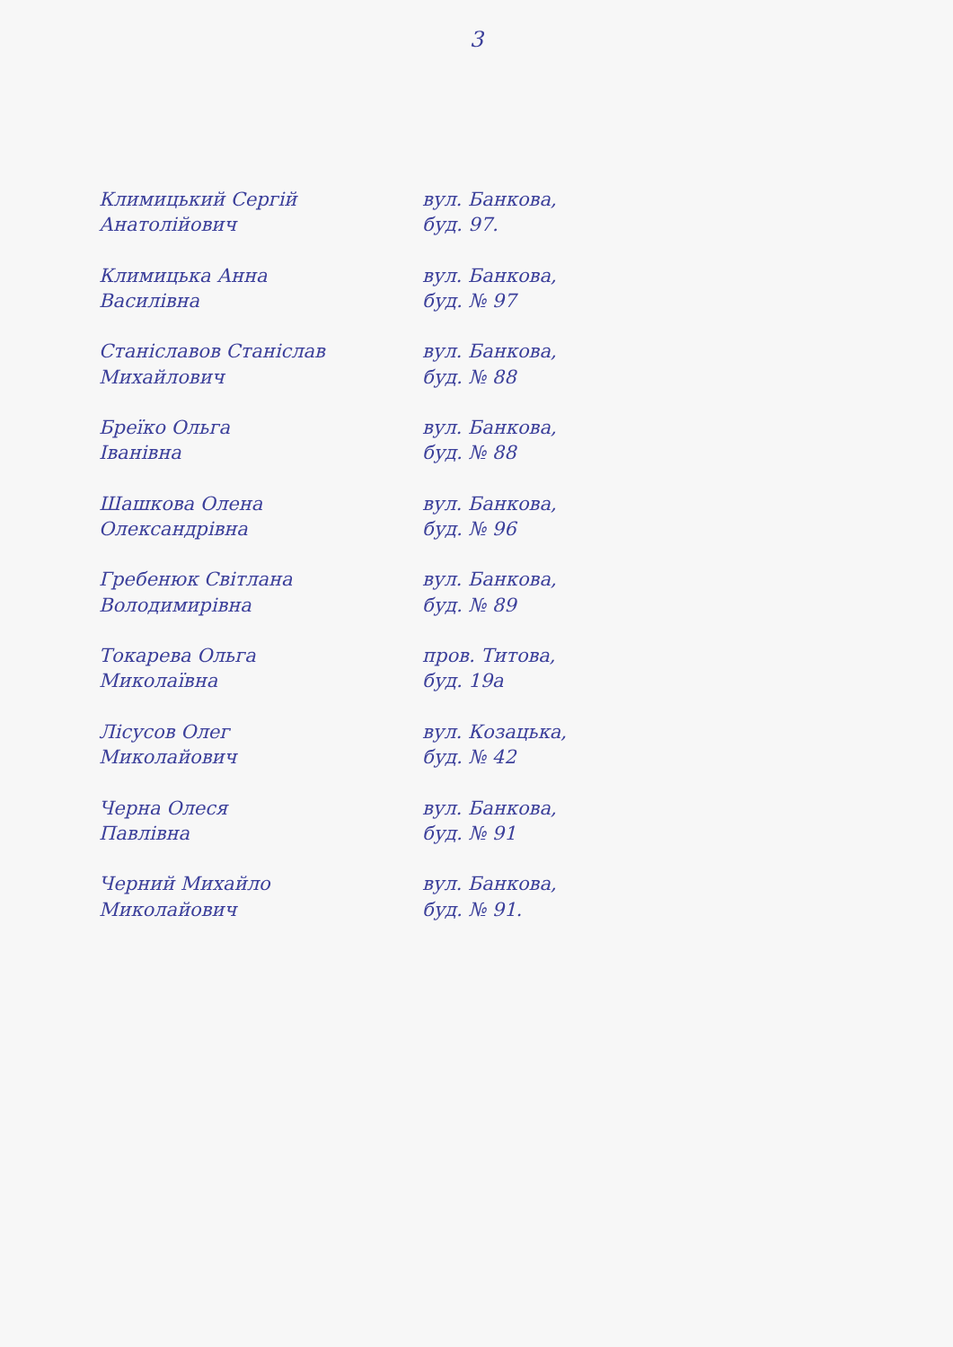3
| Климицький Сергій Анатолійович | вул. Банкова, буд. 97. | |
| Климицька Анна Василівна | вул. Банкова, буд. № 97 | |
| Станіславов Станіслав Михайлович | вул. Банкова, буд. № 88 | |
| Бреїко Ольга Іванівна | вул. Банкова, буд. № 88 | |
| Шашкова Олена Олександрівна | вул. Банкова, буд. № 96 | |
| Гребенюк Світлана Володимирівна | вул. Банкова, буд. № 89 | |
| Токарева Ольга Миколаївна | пров. Титова, буд. 19а | |
| Лісусов Олег Миколайович | вул. Козацька, буд. № 42 | |
| Черна Олеся Павлівна | вул. Банкова, буд. № 91 | |
| Черний Михайло Миколайович | вул. Банкова, буд. № 91. | |